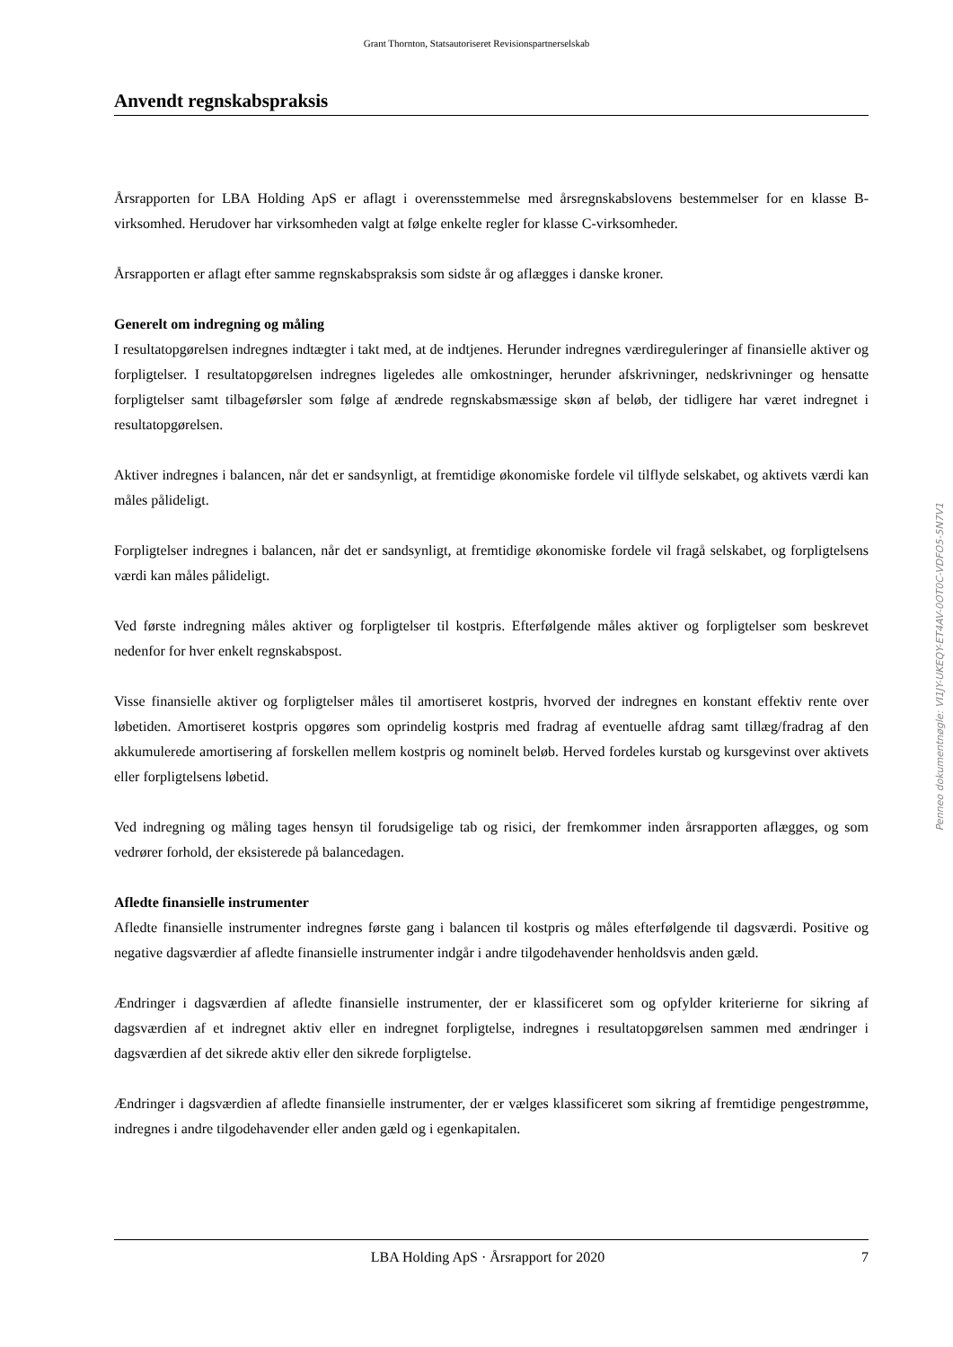Grant Thornton, Statsautoriseret Revisionspartnerselskab
Anvendt regnskabspraksis
Årsrapporten for LBA Holding ApS er aflagt i overensstemmelse med årsregnskabslovens bestemmelser for en klasse B-virksomhed. Herudover har virksomheden valgt at følge enkelte regler for klasse C-virksomheder.
Årsrapporten er aflagt efter samme regnskabspraksis som sidste år og aflægges i danske kroner.
Generelt om indregning og måling
I resultatopgørelsen indregnes indtægter i takt med, at de indtjenes. Herunder indregnes værdireguleringer af finansielle aktiver og forpligtelser. I resultatopgørelsen indregnes ligeledes alle omkostninger, herunder afskrivninger, nedskrivninger og hensatte forpligtelser samt tilbageførsler som følge af ændrede regnskabsmæssige skøn af beløb, der tidligere har været indregnet i resultatopgørelsen.
Aktiver indregnes i balancen, når det er sandsynligt, at fremtidige økonomiske fordele vil tilflyde selskabet, og aktivets værdi kan måles pålideligt.
Forpligtelser indregnes i balancen, når det er sandsynligt, at fremtidige økonomiske fordele vil fragå selskabet, og forpligtelsens værdi kan måles pålideligt.
Ved første indregning måles aktiver og forpligtelser til kostpris. Efterfølgende måles aktiver og forpligtelser som beskrevet nedenfor for hver enkelt regnskabspost.
Visse finansielle aktiver og forpligtelser måles til amortiseret kostpris, hvorved der indregnes en konstant effektiv rente over løbetiden. Amortiseret kostpris opgøres som oprindelig kostpris med fradrag af eventuelle afdrag samt tillæg/fradrag af den akkumulerede amortisering af forskellen mellem kostpris og nominelt beløb. Herved fordeles kurstab og kursgevinst over aktivets eller forpligtelsens løbetid.
Ved indregning og måling tages hensyn til forudsigelige tab og risici, der fremkommer inden årsrapporten aflægges, og som vedrører forhold, der eksisterede på balancedagen.
Afledte finansielle instrumenter
Afledte finansielle instrumenter indregnes første gang i balancen til kostpris og måles efterfølgende til dagsværdi. Positive og negative dagsværdier af afledte finansielle instrumenter indgår i andre tilgodehavender henholdsvis anden gæld.
Ændringer i dagsværdien af afledte finansielle instrumenter, der er klassificeret som og opfylder kriterierne for sikring af dagsværdien af et indregnet aktiv eller en indregnet forpligtelse, indregnes i resultatopgørelsen sammen med ændringer i dagsværdien af det sikrede aktiv eller den sikrede forpligtelse.
Ændringer i dagsværdien af afledte finansielle instrumenter, der er vælges klassificeret som sikring af fremtidige pengestrømme, indregnes i andre tilgodehavender eller anden gæld og i egenkapitalen.
Penneo dokumentnøgle: VI1JY-UKEQY-ET4AV-0OT0C-VDFO5-5N7V1
LBA Holding ApS · Årsrapport for 2020 7